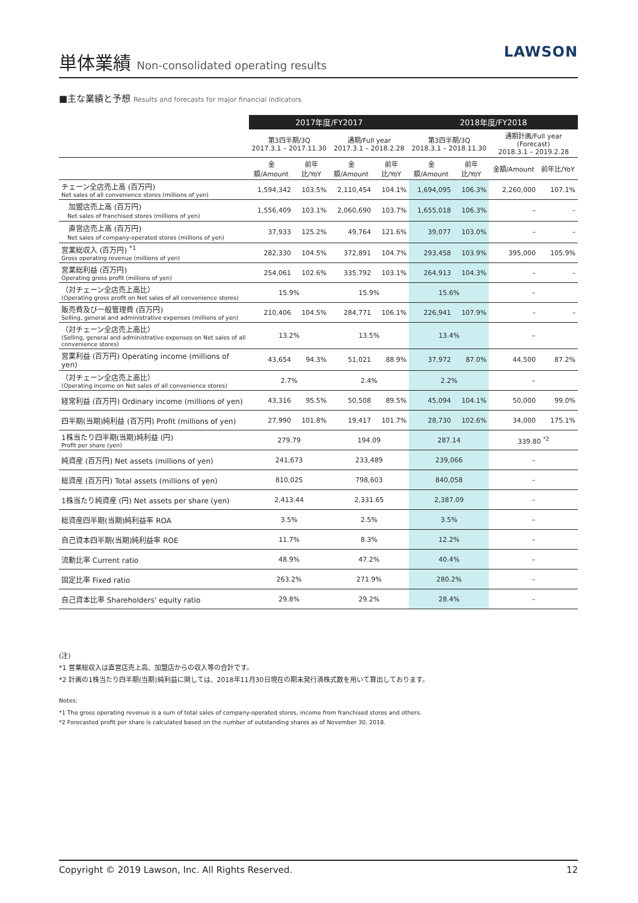単体業績 Non-consolidated operating results
LAWSON
■主な業績と予想 Results and forecasts for major financial indicators
| | 2017年度/FY2017 | | | | 2018年度/FY2018 | | | |
| --- | --- | --- | --- | --- | --- | --- | --- | --- |
| | 第3四半期/3Q 2017.3.1 – 2017.11.30 | | 通期/Full year 2017.3.1 – 2018.2.28 | | 第3四半期/3Q 2018.3.1 – 2018.11.30 | | 通期計画/Full year (Forecast) 2018.3.1 – 2019.2.28 | |
| | 金額/Amount | 前年比/YoY | 金額/Amount | 前年比/YoY | 金額/Amount | 前年比/YoY | 金額/Amount | 前年比/YoY |
| チェーン全店売上高 (百万円) Net sales of all convenience stores (millions of yen) | 1,594,342 | 103.5% | 2,110,454 | 104.1% | 1,694,095 | 106.3% | 2,260,000 | 107.1% |
| 加盟店売上高 (百万円) Net sales of franchised stores (millions of yen) | 1,556,409 | 103.1% | 2,060,690 | 103.7% | 1,655,018 | 106.3% | – | – |
| 直営店売上高 (百万円) Net sales of company-operated stores (millions of yen) | 37,933 | 125.2% | 49,764 | 121.6% | 39,077 | 103.0% | – | – |
| 営業総収入 (百万円) <sup>*1</sup> Gross operating revenue (millions of yen) | 282,330 | 104.5% | 372,891 | 104.7% | 293,458 | 103.9% | 395,000 | 105.9% |
| 営業総利益 (百万円) Operating gross profit (millions of yen) | 254,061 | 102.6% | 335,792 | 103.1% | 264,913 | 104.3% | – | – |
| （対チェーン全店売上高比） (Operating gross profit on Net sales of all convenience stores) | 15.9% | | 15.9% | | 15.6% | | – | |
| 販売費及び一般管理費 (百万円) Selling, general and administrative expenses (millions of yen) | 210,406 | 104.5% | 284,771 | 106.1% | 226,941 | 107.9% | – | – |
| （対チェーン全店売上高比） (Selling, general and administrative expenses on Net sales of all convenience stores) | 13.2% | | 13.5% | | 13.4% | | – | |
| 営業利益 (百万円) Operating income (millions of yen) | 43,654 | 94.3% | 51,021 | 88.9% | 37,972 | 87.0% | 44,500 | 87.2% |
| （対チェーン全店売上高比） (Operating income on Net sales of all convenience stores) | 2.7% | | 2.4% | | 2.2% | | – | |
| 経常利益 (百万円) Ordinary income (millions of yen) | 43,316 | 95.5% | 50,508 | 89.5% | 45,094 | 104.1% | 50,000 | 99.0% |
| 四半期(当期)純利益 (百万円) Profit (millions of yen) | 27,990 | 101.8% | 19,417 | 101.7% | 28,730 | 102.6% | 34,000 | 175.1% |
| 1株当たり四半期(当期)純利益 (円) Profit per share (yen) | 279.79 | | 194.09 | | 287.14 | | 339.80 <sup>*2</sup> | |
| 純資産 (百万円) Net assets (millions of yen) | 241,673 | | 233,489 | | 239,066 | | – | |
| 総資産 (百万円) Total assets (millions of yen) | 810,025 | | 798,603 | | 840,058 | | – | |
| 1株当たり純資産 (円) Net assets per share (yen) | 2,413.44 | | 2,331.65 | | 2,387.09 | | – | |
| 総資産四半期(当期)純利益率 ROA | 3.5% | | 2.5% | | 3.5% | | – | |
| 自己資本四半期(当期)純利益率 ROE | 11.7% | | 8.3% | | 12.2% | | – | |
| 流動比率 Current ratio | 48.9% | | 47.2% | | 40.4% | | – | |
| 固定比率 Fixed ratio | 263.2% | | 271.9% | | 280.2% | | – | |
| 自己資本比率 Shareholders' equity ratio | 29.8% | | 29.2% | | 28.4% | | – | |
(注)
*1 営業総収入は直営店売上高、加盟店からの収入等の合計です。
*2 計画の1株当たり四半期(当期)純利益に関しては、2018年11月30日現在の期末発行済株式数を用いて算出しております。
Notes:
*1 The gross operating revenue is a sum of total sales of company-operated stores, income from franchised stores and others.
*2 Forecasted profit per share is calculated based on the number of outstanding shares as of November 30, 2018.
Copyright © 2019 Lawson, Inc. All Rights Reserved. 12